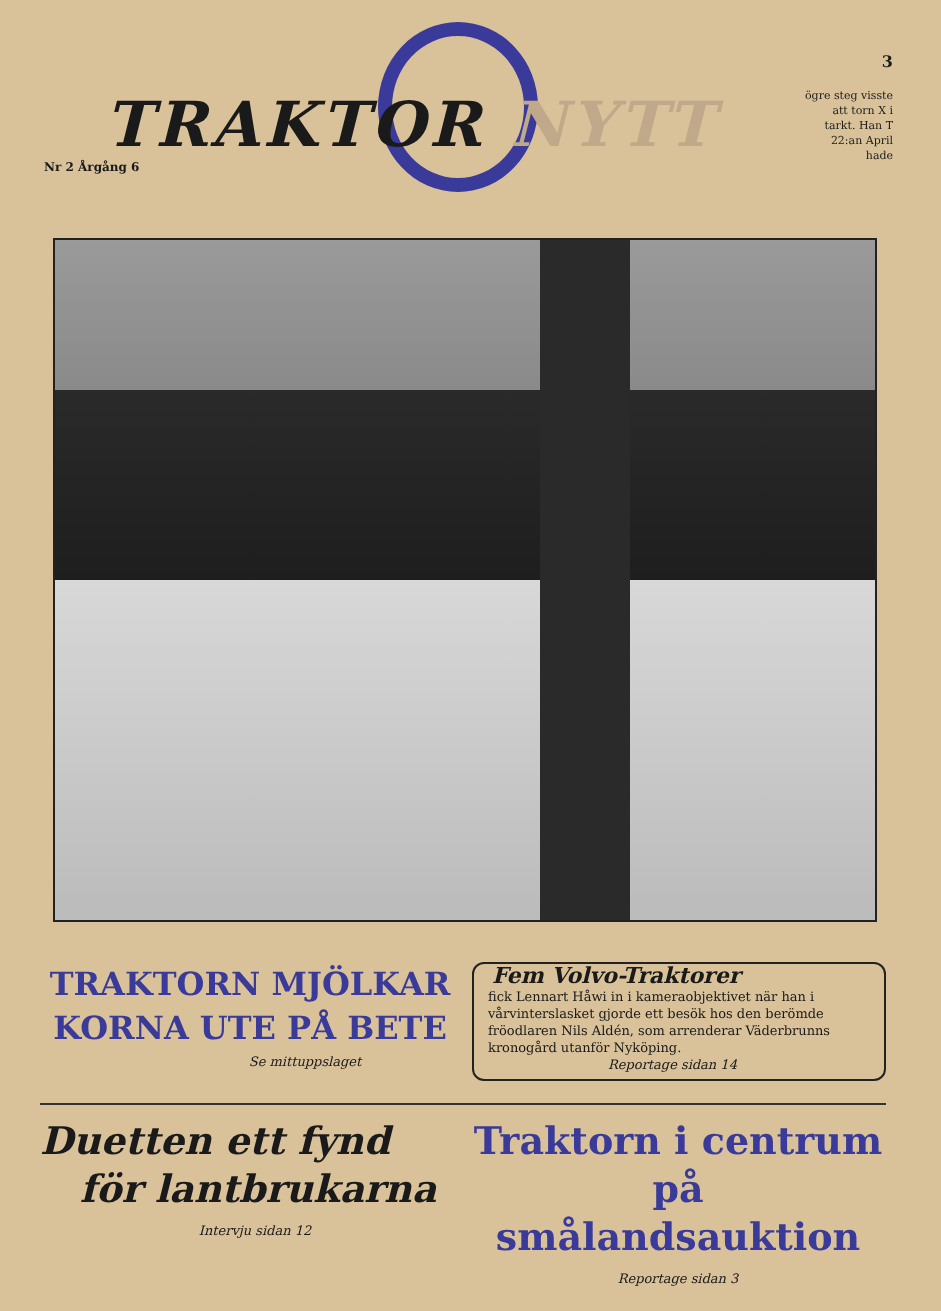TRAKTOR NYTT
3
Nr 2 Årgång 6
ögre steg visste att torn X i tarkt. Han T 22:an April hade
TRAKTORN MJÖLKAR
KORNA UTE PÅ BETE
Se mittuppslaget
Fem Volvo-Traktorer
fick Lennart Håwi in i kameraobjektivet när han i vårvinterslasket gjorde ett besök hos den berömde fröodlaren Nils Aldén, som arrenderar Väderbrunns kronogård utanför Nyköping.
Reportage sidan 14
Duetten ett fynd
för lantbrukarna
Intervju sidan 12
Traktorn i centrum
på smålandsauktion
Reportage sidan 3